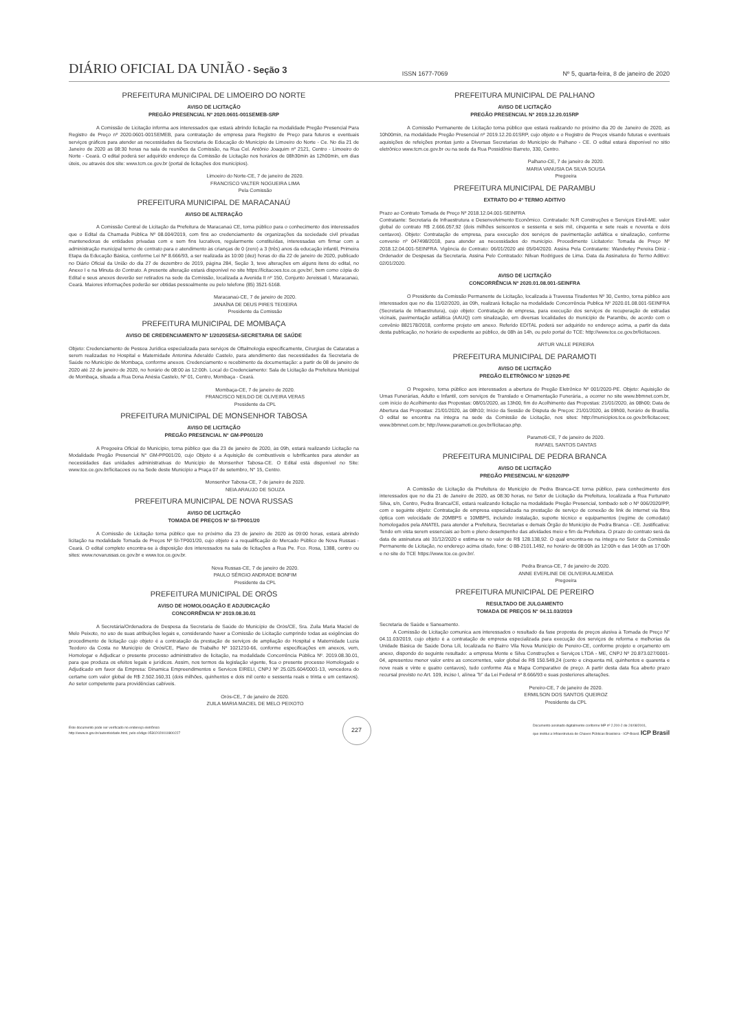DIÁRIO OFICIAL DA UNIÃO - Seção 3
ISSN 1677-7069 Nº 5, quarta-feira, 8 de janeiro de 2020
PREFEITURA MUNICIPAL DE LIMOEIRO DO NORTE
AVISO DE LICITAÇÃO
PREGÃO PRESENCIAL Nº 2020.0601-001SEMEB-SRP
A Comissão de Licitação informa aos interessados que estará abrindo licitação na modalidade Pregão Presencial Para Registro de Preço nº 2020.0601-001SEMEB, para contratação de empresa para Registro de Preço para futuros e eventuais serviços gráficos para atender as necessidades da Secretaria de Educação do Município de Limoeiro do Norte - Ce. No dia 21 de Janeiro de 2020 as 08:30 horas na sala de reuniões da Comissão, na Rua Cel. Antônio Joaquim nº 2121, Centro - Limoeiro do Norte - Ceará. O edital poderá ser adquirido endereço da Comissão de Licitação nos horários de 08h30min às 12h00min, em dias úteis, ou através dos site: www.tcm.ce.gov.br (portal de licitações dos municípios).
Limoeiro do Norte-CE, 7 de janeiro de 2020.
FRANCISCO VALTER NOGUEIRA LIMA
Pela Comissão
PREFEITURA MUNICIPAL DE MARACANAÚ
AVISO DE ALTERAÇÃO
A Comissão Central de Licitação da Prefeitura de Maracanaú CE, torna público para o conhecimento dos interessados que o Edital da Chamada Pública Nº 08.004/2019, com fins ao credenciamento de organizações da sociedade civil privadas mantenedoras de entidades privadas com e sem fins lucrativos, regularmente constituídas, interessadas em firmar com a administração municipal termo de contrato para o atendimento às crianças de 0 (zero) a 3 (três) anos da educação infantil, Primeira Etapa da Educação Básica, conforme Lei Nº 8.666/93, a ser realizada às 10:00 (dez) horas do dia 22 de janeiro de 2020, publicado no Diário Oficial da União do dia 27 de dezembro de 2019, página 284, Seção 3, teve alterações em alguns itens do edital, no Anexo I e na Minuta do Contrato. A presente alteração estará disponível no site https://licitacoes.tce.ce.gov.br/, bem como cópia do Edital e seus anexos deverão ser retirados na sede da Comissão, localizada a Avenida II nº 150, Conjunto Jereissati I, Maracanaú, Ceará. Maiores informações poderão ser obtidas pessoalmente ou pelo telefone (85) 3521-5168.
Maracanaú-CE, 7 de janeiro de 2020.
JANAÍNA DE DEUS PIRES TEIXEIRA
Presidente da Comissão
PREFEITURA MUNICIPAL DE MOMBAÇA
AVISO DE CREDENCIAMENTO Nº 1/2020SESA-SECRETARIA DE SAÚDE
Objeto: Credenciamento de Pessoa Jurídica especializada para serviços de Oftalmologia especificamente, Cirurgias de Cataratas a serem realizadas no Hospital e Maternidade Antonina Aderaldo Castelo, para atendimento das necessidades da Secretaria de Saúde no Município de Mombaça, conforme anexos. Credenciamento e recebimento da documentação: a partir de 08 de janeiro de 2020 até 22 de janeiro de 2020, no horário de 08:00 às 12:00h. Local do Credenciamento: Sala de Licitação da Prefeitura Municipal de Mombaça, situada a Rua Dona Anésia Castelo, Nº 01, Centro, Mombaça - Ceará.
Mombaça-CE, 7 de janeiro de 2020.
FRANCISCO NEILDO DE OLIVEIRA VERAS
Presidente da CPL
PREFEITURA MUNICIPAL DE MONSENHOR TABOSA
AVISO DE LICITAÇÃO
PREGÃO PRESENCIAL N° GM-PP001/20
A Pregoeira Oficial do Município, torna público que dia 23 de janeiro de 2020, às 09h, estará realizando Licitação na Modalidade Pregão Presencial N° GM-PP001/20, cujo Objeto é a Aquisição de combustíveis e lubrificantes para atender as necessidades das unidades administrativas do Município de Monsenhor Tabosa-CE. O Edital está disponível no Site: www.tce.ce.gov.br/licitacoes ou na Sede deste Município a Praça 07 de setembro, N° 15, Centro.
Monsenhor Tabosa-CE, 7 de janeiro de 2020.
NEIA ARAUJO DE SOUZA
PREFEITURA MUNICIPAL DE NOVA RUSSAS
AVISO DE LICITAÇÃO
TOMADA DE PREÇOS Nº SI-TP001/20
A Comissão de Licitação torna público que no próximo dia 23 de janeiro de 2020 às 09:00 horas, estará abrindo licitação na modalidade Tomada de Preços Nº SI-TP001/20, cujo objeto é a requalificação do Mercado Público de Nova Russas - Ceará. O edital completo encontra-se à disposição dos interessados na sala de licitações a Rua Pe. Fco. Rosa, 1388, centro ou sites: www.novarussas.ce.gov.br e www.tce.ce.gov.br.
Nova Russas-CE, 7 de janeiro de 2020.
PAULO SÉRGIO ANDRADE BONFIM
Presidente da CPL
PREFEITURA MUNICIPAL DE ORÓS
AVISO DE HOMOLOGAÇÃO E ADJUDICAÇÃO
CONCORRÊNCIA Nº 2019.08.30.01
A Secretária/Ordenadora de Despesa da Secretaria de Saúde do Município de Orós/CE, Sra. Zuila Maria Maciel de Melo Peixoto, no uso de suas atribuições legais e, considerando haver a Comissão de Licitação cumprindo todas as exigências do procedimento de licitação cujo objeto é a contratação da prestação de serviços de ampliação do Hospital e Maternidade Luzia Teodoro da Costa no Município de Orós/CE, Plano de Trabalho Nº 1021210-66, conforme especificações em anexos, vem, Homologar e Adjudicar o presente processo administrativo de licitação, na modalidade Concorrência Pública Nº. 2019.08.30.01, para que produza os efeitos legais e jurídicos. Assim, nos termos da legislação vigente, fica o presente processo Homologado e Adjudicado em favor da Empresa: Dinamica Empreendimentos e Servicos EIRELI, CNPJ Nº 25.025.604/0001-13, vencedora do certame com valor global de R$ 2.502.160,31 (dois milhões, quinhentos e dois mil cento e sessenta reais e trinta e um centavos). Ao setor competente para providências cabíveis.
Orós-CE, 7 de janeiro de 2020.
ZUILA MARIA MACIEL DE MELO PEIXOTO
PREFEITURA MUNICIPAL DE PALHANO
AVISO DE LICITAÇÃO
PREGÃO PRESENCIAL Nº 2019.12.20.015RP
A Comissão Permanente de Licitação torna público que estará realizando no próximo dia 20 de Janeiro de 2020, as 10h00min, na modalidade Pregão Presencial nº 2019.12.20.01SRP, cujo objeto e o Registro de Preços visando futuras e eventuais aquisições de refeições prontas junto a Diversas Secretarias do Município de Palhano - CE. O edital estará disponível no sitio eletrônico www.tcm.ce.gov.br ou na sede da Rua Possidônio Barreto, 330, Centro.
Palhano-CE, 7 de janeiro de 2020.
MARIA VANUSIA DA SILVA SOUSA
Pregoeira
PREFEITURA MUNICIPAL DE PARAMBU
EXTRATO DO 4º TERMO ADITIVO
Prazo ao Contrato Tomada de Preço Nº 2018.12.04.001-SEINFRA
Contratante: Secretaria de Infraestrutura e Desenvolvimento Econômico. Contratado: N.R Construções e Serviços Eireli-ME. valor global do contrato R$ 2.666.057,92 (dois milhões seiscentos e sessenta e seis mil, cinquenta e sete reais e noventa e dois centavos). Objeto: Contratação de empresa, para execução dos serviços de pavimentação asfáltica e sinalização, conforme convenio nº 047498/2018, para atender as necessidades do município. Procedimento Licitatorio: Tomada de Preço Nº 2018.12.04.001-SEINFRA. Vigência do Contrato: 06/01/2020 até 05/04/2020. Assina Pela Contratante: Wanderley Pereira Diniz - Ordenador de Despesas da Secretaria. Assina Pelo Contratado: Nilvan Rodrigues de Lima. Data da Assinatura do Termo Aditivo: 02/01/2020.
AVISO DE LICITAÇÃO
CONCORRÊNCIA Nº 2020.01.08.001-SEINFRA
O Presidente da Comissão Permanente de Licitação, localizada à Travessa Tiradentes Nº 30, Centro, torna público aos interessados que no dia 11/02/2020, às 09h, realizará licitação na modalidade Concorrência Publica Nº 2020.01.08.001-SEINFRA (Secretaria de Infraestrutura), cujo objeto: Contratação de empresa, para execução dos serviços de recuperação de estradas vicinais, pavimentação asfáltica (AAUQ) com sinalização, em diversas localidades do município de Parambu, de acordo com o convênio 882178/2018, conforme projeto em anexo. Referido EDITAL poderá ser adquirido no endereço acima, a partir da data desta publicação, no horário de expediente ao público, de 08h às 14h, ou pelo portal do TCE: http://www.tce.ce.gov.br/licitacoes.
ARTUR VALLE PEREIRA
PREFEITURA MUNICIPAL DE PARAMOTI
AVISO DE LICITAÇÃO
PREGÃO ELETRÔNICO Nº 1/2020-PE
O Pregoeiro, torna público aos interessados a abertura do Pregão Eletrônico Nº 001/2020-PE. Objeto: Aquisição de Urnas Funerárias, Adulto e Infantil, com serviços de Translado e Ornamentação Funerária., a ocorrer no site www.bbmnet.com.br, com início do Acolhimento das Propostas: 08/01/2020, as 13h00, fim do Acolhimento das Propostas: 21/01/2020, às 08h00; Data de Abertura das Propostas: 21/01/2020, às 08h10; Início da Sessão de Disputa de Preços: 21/01/2020, às 09h00, horário de Brasília. O edital se encontra na íntegra na sede da Comissão de Licitação, nos sites: http://municipios.tce.ce.gov.br/licitacoes; www.bbmnet.com.br; http://www.paramoti.ce.gov.br/licitacao.php.
Paramoti-CE, 7 de janeiro de 2020.
RAFAEL SANTOS DANTAS
PREFEITURA MUNICIPAL DE PEDRA BRANCA
AVISO DE LICITAÇÃO
PREGÃO PRESENCIAL Nº 6/2020/PP
A Comissão de Licitação da Prefeitura do Município de Pedra Branca-CE torna público, para conhecimento dos interessados que no dia 21 de Janeiro de 2020, as 08:30 horas, no Setor de Licitação da Prefeitura, localizada a Rua Furtunato Silva, s/n, Centro, Pedra Branca/CE, estará realizando licitação na modalidade Pregão Presencial, tombado sob o Nº 006/2020/PP, com o seguinte objeto: Contratação de empresa especializada na prestação de serviço de conexão de link de internet via fibra óptica com velocidade de 20MBPS e 10MBPS, incluindo instalação, suporte técnico e equipamentos (regime de comodato) homologados pela ANATEL para atender a Prefeitura, Secretarias e demais Órgão do Município de Pedra Branca - CE. Justificativa: Tendo em vista serem essenciais ao bom e pleno desempenho das atividades meio e fim da Prefeitura. O prazo do contrato será da data de assinatura até 31/12/2020 e estima-se no valor de R$ 128.138,92. O qual encontra-se na íntegra no Setor da Comissão Permanente de Licitação, no endereço acima citado, fone: 0 88-2101.1492, no horário de 08:00h às 12:00h e das 14:00h as 17:00h e no site do TCE https://www.tce.ce.gov.br/.
Pedra Branca-CE, 7 de janeiro de 2020.
ANNE EVERLINE DE OLIVEIRA ALMEIDA
Pregoeira
PREFEITURA MUNICIPAL DE PEREIRO
RESULTADO DE JULGAMENTO
TOMADA DE PREÇOS N° 04.11.03/2019
Secretaria de Saúde e Saneamento.
A Comissão de Licitação comunica aos interessados o resultado da fase proposta de preços alusiva à Tomada de Preço N° 04.11.03/2019, cujo objeto é a contratação de empresa especializada para execução dos serviços de reforma e melhorias da Unidade Básica de Saúde Dona Lili, localizada no Bairro Vila Nova Município de Pereiro-CE, conforme projeto e orçamento em anexo, dispondo do seguinte resultado: a empresa Monte e Silva Construções e Serviços LTDA - ME, CNPJ Nº 20.873.027/0001-04, apresentou menor valor entre as concorrentes, valor global de R$ 150.549,24 (cento e cinquenta mil, quinhentos e quarenta e nove reais e vinte e quatro centavos), tudo conforme Ata e Mapa Comparativo de preço. A partir desta data fica aberto prazo recursal previsto no Art. 109, inciso I, alínea "b" da Lei Federal nº 8.666/93 e suas posteriores alterações.
Pereiro-CE, 7 de janeiro de 2020.
ERMILSON DOS SANTOS QUEIROZ
Presidente da CPL
Este documento pode ser verificado no endereço eletrônico
http://www.in.gov.br/autenticidade.html, pelo código 05302020010800227
227
Documento assinado digitalmente conforme MP nº 2.200-2 de 24/08/2001,
que institui a Infraestrutura de Chaves Públicas Brasileira - ICP-Brasil. ICP Brasil